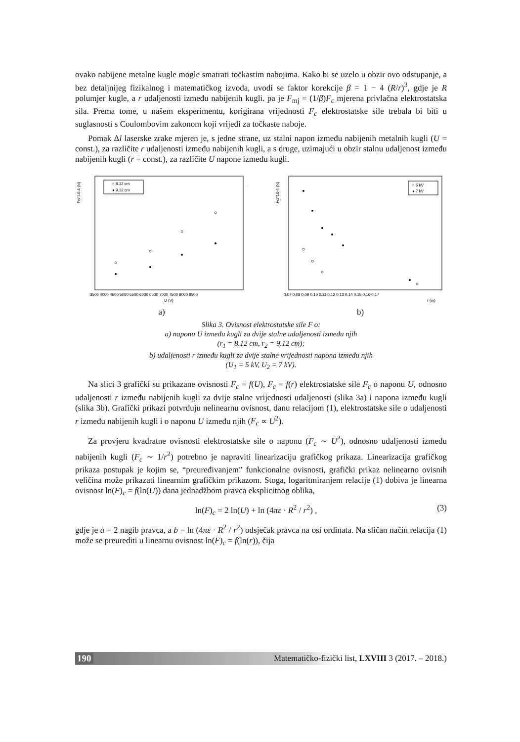ovako nabijene metalne kugle mogle smatrati točkastim nabojima. Kako bi se uzelo u obzir ovo odstupanje, a bez detaljnijeg fizikalnog i matematičkog izvoda, uvodi se faktor korekcije β = 1 − 4 (R/r)<sup>3</sup>, gdje je R polumjer kugle, a r udaljenosti između nabijenih kugli. pa je F<sub>mj</sub> = (1/β)F<sub>c</sub> mjerena privlačna elektrostatska sila. Prema tome, u našem eksperimentu, korigirana vrijednosti F<sub>c</sub> elektrostatske sile trebala bi biti u suglasnosti s Coulombovim zakonom koji vrijedi za točkaste naboje.
Pomak Δl laserske zrake mjeren je, s jedne strane, uz stalni napon između nabijenih metalnih kugli (U = const.), za različite r udaljenosti između nabijenih kugli, a s druge, uzimajući u obzir stalnu udaljenost između nabijenih kugli (r = const.), za različite U napone između kugli.
Fc/*10-4 (N)
○ 8.12 cm
● 9.12 cm
3500 4000 4500 5000 5500 6000 6500 7000 7500 8000 8500
U (V)
a)
Fc/*10-4 (N)
○ 5 kV
● 7 kV
0,07 0,08 0,09 0,10 0,11 0,12 0,13 0,14 0,15 0,16 0,17
r (m)
b)
Slika 3. Ovisnost elektrostatske sile F o:
a) naponu U između kugli za dvije stalne udaljenosti između njih
(r<sub>1</sub> = 8.12 cm, r<sub>2</sub> = 9.12 cm);
b) udaljenosti r između kugli za dvije stalne vrijednosti napona između njih
(U<sub>1</sub> = 5 kV, U<sub>2</sub> = 7 kV).
Na slici 3 grafički su prikazane ovisnosti F<sub>c</sub> = f(U), F<sub>c</sub> = f(r) elektrostatske sile F<sub>c</sub> o naponu U, odnosno udaljenosti r između nabijenih kugli za dvije stalne vrijednosti udaljenosti (slika 3a) i napona između kugli (slika 3b). Grafički prikazi potvrđuju nelinearnu ovisnost, danu relacijom (1), elektrostatske sile o udaljenosti r između nabijenih kugli i o naponu U između njih (F<sub>c</sub> ∝ U<sup>2</sup>).
Za provjeru kvadratne ovisnosti elektrostatske sile o naponu (F<sub>c</sub> ∼ U<sup>2</sup>), odnosno udaljenosti između nabijenih kugli (F<sub>c</sub> ∼ 1/r<sup>2</sup>) potrebno je napraviti linearizaciju grafičkog prikaza. Linearizacija grafičkog prikaza postupak je kojim se, “preuređivanjem” funkcionalne ovisnosti, grafički prikaz nelinearno ovisnih veličina može prikazati linearnim grafičkim prikazom. Stoga, logaritmiranjem relacije (1) dobiva je linearna ovisnost ln(F)<sub>c</sub> = f(ln(U)) dana jednadžbom pravca eksplicitnog oblika,
ln(F)<sub>c</sub> = 2 ln(U) + ln (4πε · R<sup>2</sup> / r<sup>2</sup>) , (3)
gdje je a = 2 nagib pravca, a b = ln (4πε · R<sup>2</sup> / r<sup>2</sup>) odsječak pravca na osi ordinata. Na sličan način relacija (1) može se preurediti u linearnu ovisnost ln(F)<sub>c</sub> = f(ln(r)), čija
190 Matematičko-fizički list, LXVIII 3 (2017. – 2018.)